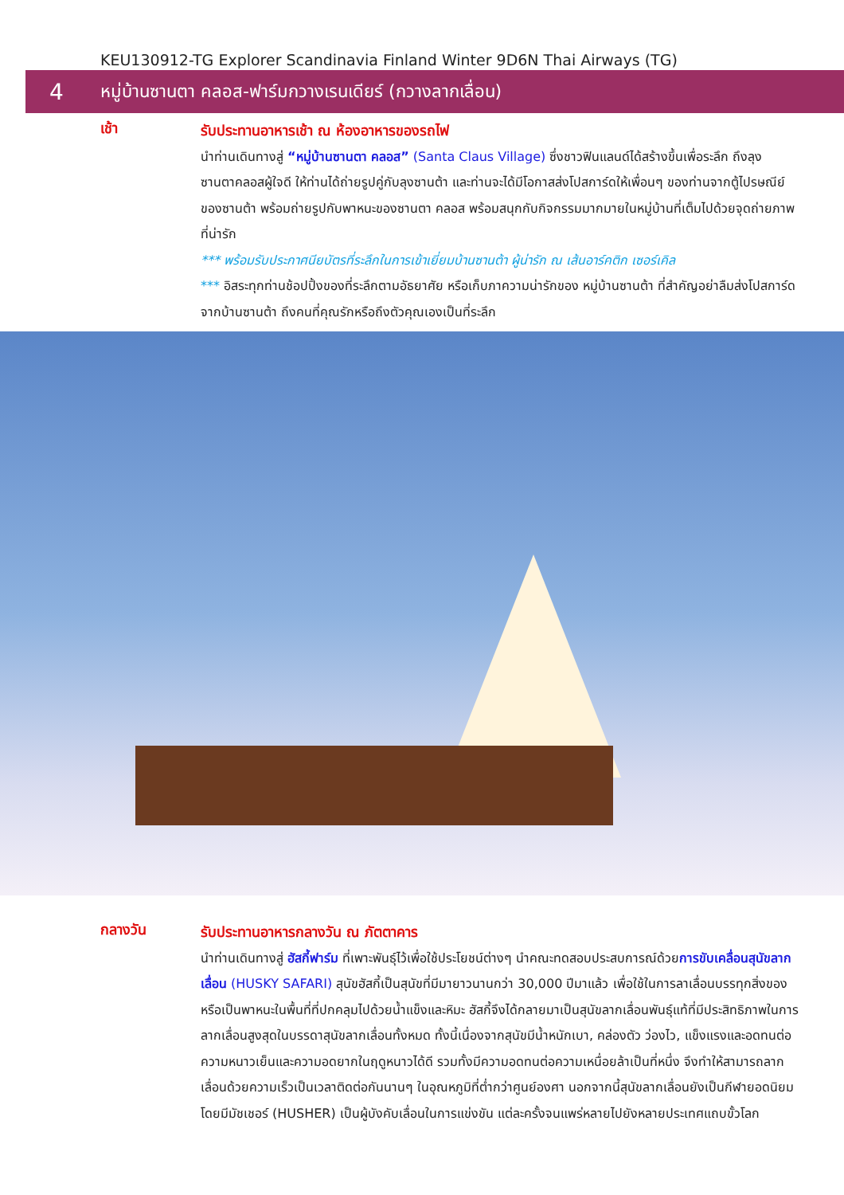KEU130912-TG Explorer Scandinavia Finland Winter 9D6N Thai Airways (TG)
4 หมู่บ้านซานตา คลอส-ฟาร์มกวางเรนเดียร์ (กวางลากเลื่อน)
เช้า
รับประทานอาหารเช้า ณ ห้องอาหารของรถไฟ
นำท่านเดินทางสู่ “หมู่บ้านซานตา คลอส” (Santa Claus Village) ซึ่งชาวฟินแลนด์ได้สร้างขึ้นเพื่อระลึก ถึงลุงซานตาคลอสผู้ใจดี ให้ท่านได้ถ่ายรูปคู่กับลุงซานต้า และท่านจะได้มีโอกาสส่งโปสการ์ดให้เพื่อนๆ ของท่านจากตู้ไปรษณีย์ของซานต้า พร้อมถ่ายรูปกับพาหนะของซานตา คลอส พร้อมสนุกกับกิจกรรมมากมายในหมู่บ้านที่เต็มไปด้วยจุดถ่ายภาพที่น่ารัก
*** พร้อมรับประกาศนียบัตรที่ระลึกในการเข้าเยี่ยมบ้านซานต้า ผู้น่ารัก ณ เส้นอาร์คติก เซอร์เคิล
*** อิสระทุกท่านช้อปปิ้งของที่ระลึกตามอัธยาศัย หรือเก็บภาความน่ารักของ หมู่บ้านซานต้า ที่สำคัญอย่าลืมส่งโปสการ์ด จากบ้านซานต้า ถึงคนที่คุณรักหรือถึงตัวคุณเองเป็นที่ระลึก
กลางวัน
รับประทานอาหารกลางวัน ณ ภัตตาคาร
นำท่านเดินทางสู่ ฮัสกี้ฟาร์ม ที่เพาะพันธุ์ไว้เพื่อใช้ประโยชน์ต่างๆ นำคณะทดสอบประสบการณ์ด้วยการขับเคลื่อนสุนัขลากเลื่อน (HUSKY SAFARI) สุนัขฮัสกี้เป็นสุนัขที่มีมายาวนานกว่า 30,000 ปีมาแล้ว เพื่อใช้ในการลาเลื่อนบรรทุกสิ่งของหรือเป็นพาหนะในพื้นที่ที่ปกคลุมไปด้วยน้ำแข็งและหิมะ ฮัสกี้จึงได้กลายมาเป็นสุนัขลากเลื่อนพันธุ์แท้ที่มีประสิทธิภาพในการลากเลื่อนสูงสุดในบรรดาสุนัขลากเลื่อนทั้งหมด ทั้งนี้เนื่องจากสุนัขมีน้ำหนักเบา, คล่องตัว ว่องไว, แข็งแรงและอดทนต่อความหนาวเย็นและความอดยากในฤดูหนาวได้ดี รวมทั้งมีความอดทนต่อความเหนื่อยล้าเป็นที่หนึ่ง จึงทำให้สามารถลากเลื่อนด้วยความเร็วเป็นเวลาติดต่อกันนานๆ ในอุณหภูมิที่ต่ำกว่าศูนย์องศา นอกจากนี้สุนัขลากเลื่อนยังเป็นกีฬายอดนิยม โดยมีมัชเชอร์ (HUSHER) เป็นผู้บังคับเลื่อนในการแข่งขัน แต่ละครั้งจนแพร่หลายไปยังหลายประเทศแถบขั้วโลก